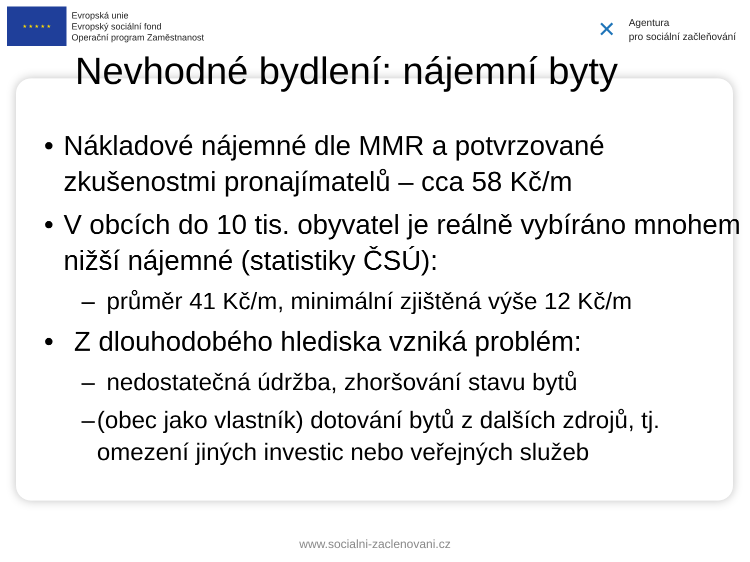★ ★ ★ ★ ★
Evropská unie
Evropský sociální fond
Operační program Zaměstnanost
✕
Agentura
pro sociální začleňování
Nevhodné bydlení: nájemní byty
• Nákladové nájemné dle MMR a potvrzované zkušenostmi pronajímatelů – cca 58 Kč/m
• V obcích do 10 tis. obyvatel je reálně vybíráno mnohem nižší nájemné (statistiky ČSÚ):
– průměr 41 Kč/m, minimální zjištěná výše 12 Kč/m
• Z dlouhodobého hlediska vzniká problém:
– nedostatečná údržba, zhoršování stavu bytů
– (obec jako vlastník) dotování bytů z dalších zdrojů, tj. omezení jiných investic nebo veřejných služeb
www.socialni-zaclenovani.cz